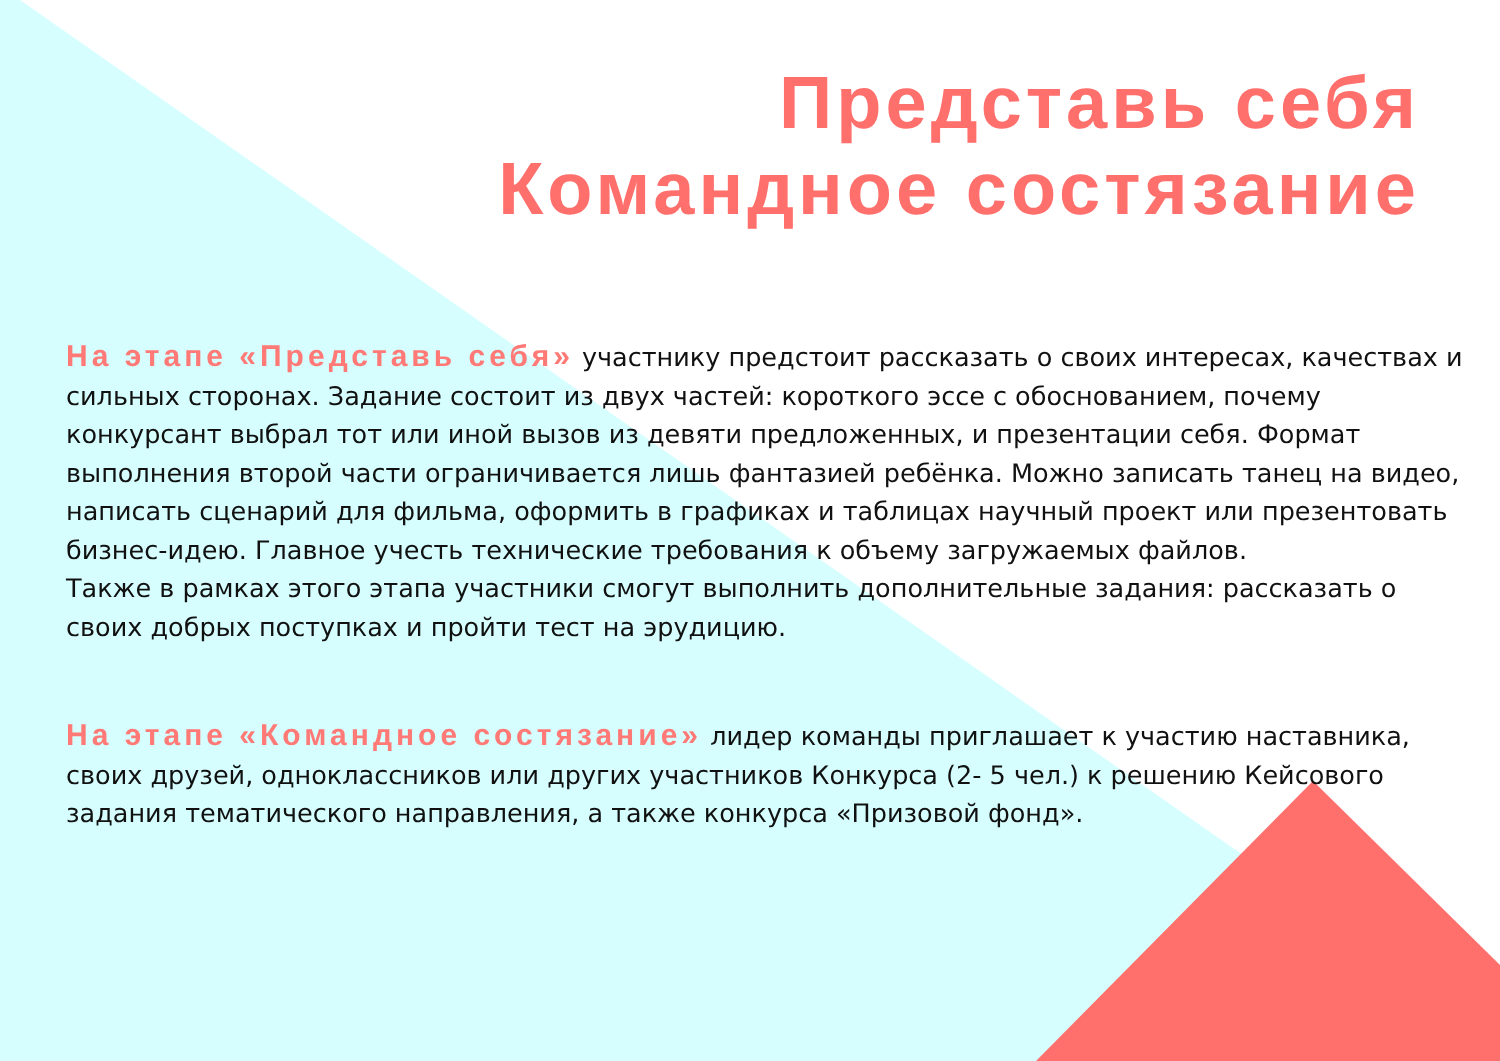Представь себя
Командное состязание
На этапе «Представь себя» участнику предстоит рассказать о своих интересах, качествах и сильных сторонах. Задание состоит из двух частей: короткого эссе с обоснованием, почему конкурсант выбрал тот или иной вызов из девяти предложенных, и презентации себя. Формат выполнения второй части ограничивается лишь фантазией ребёнка. Можно записать танец на видео, написать сценарий для фильма, оформить в графиках и таблицах научный проект или презентовать бизнес-идею. Главное учесть технические требования к объему загружаемых файлов.
Также в рамках этого этапа участники смогут выполнить дополнительные задания: рассказать о своих добрых поступках и пройти тест на эрудицию.
На этапе «Командное состязание» лидер команды приглашает к участию наставника, своих друзей, одноклассников или других участников Конкурса (2- 5 чел.) к решению Кейсового задания тематического направления, а также конкурса «Призовой фонд».